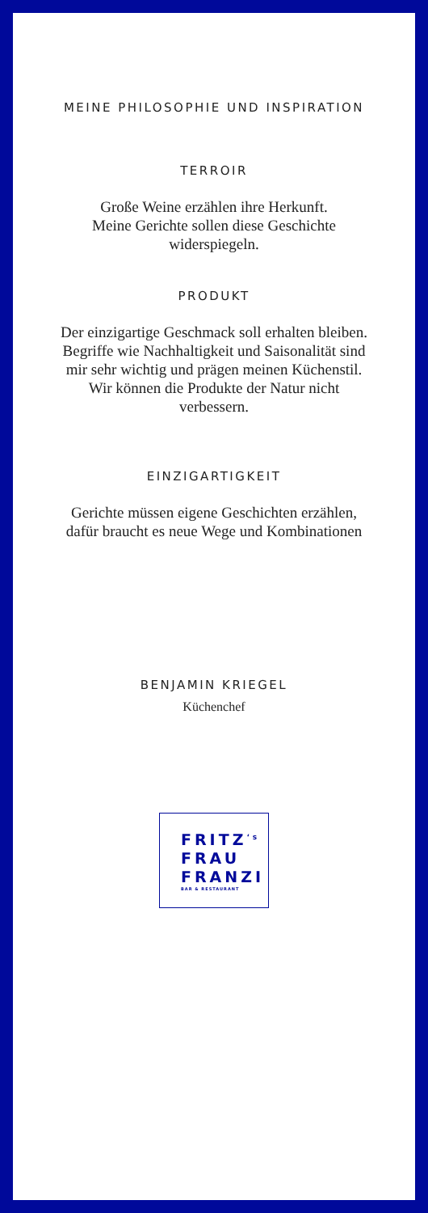MEINE PHILOSOPHIE UND INSPIRATION
TERROIR
Große Weine erzählen ihre Herkunft.
Meine Gerichte sollen diese Geschichte
widerspiegeln.
PRODUKT
Der einzigartige Geschmack soll erhalten bleiben.
Begriffe wie Nachhaltigkeit und Saisonalität sind
mir sehr wichtig und prägen meinen Küchenstil.
Wir können die Produkte der Natur nicht
verbessern.
EINZIGARTIGKEIT
Gerichte müssen eigene Geschichten erzählen,
dafür braucht es neue Wege und Kombinationen
BENJAMIN KRIEGEL
Küchenchef
FRITZ<sup>‘s</sup>
FRAU
FRANZI
BAR & RESTAURANT